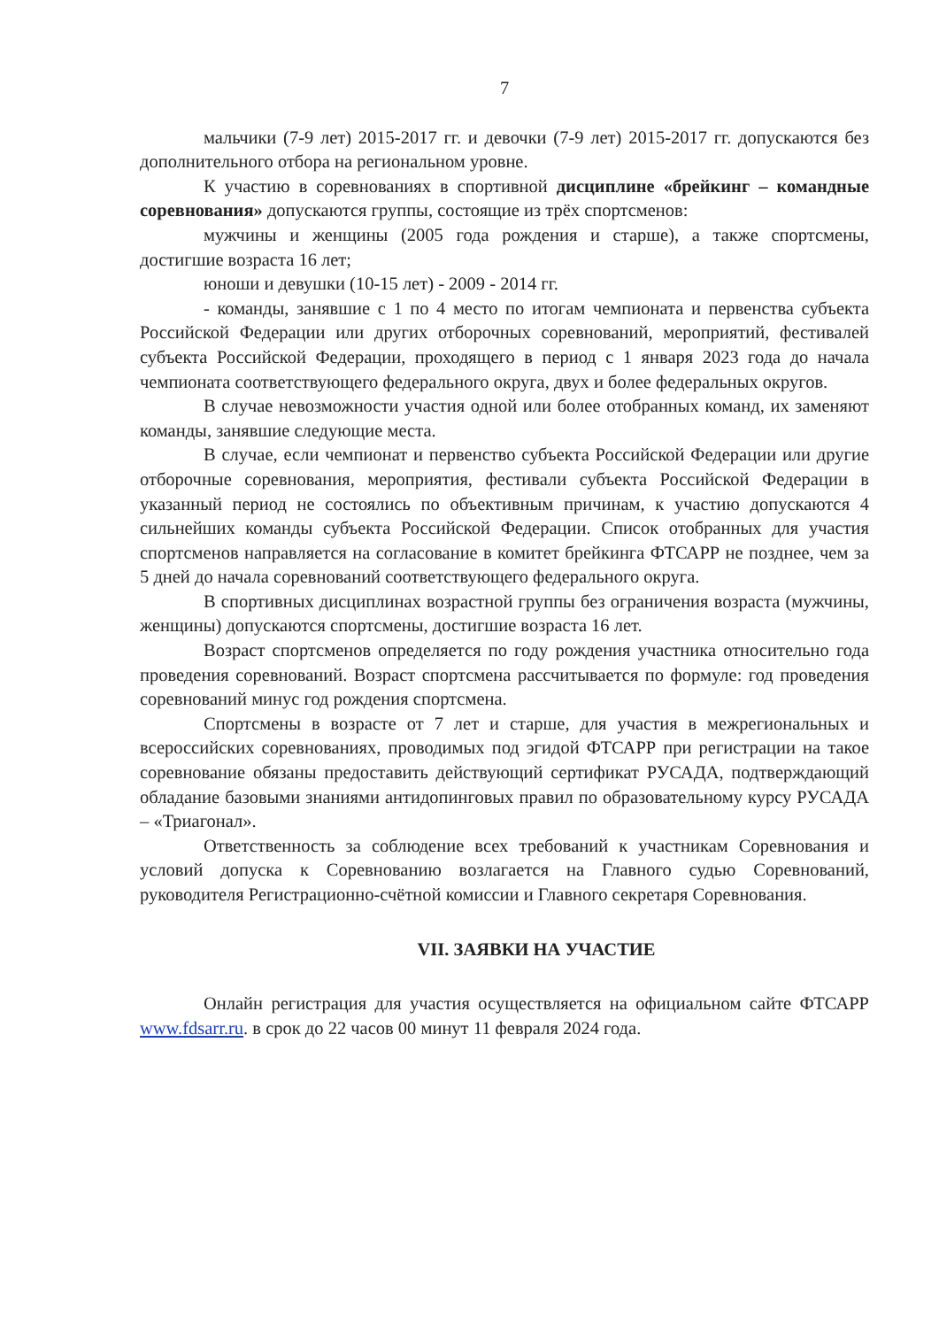7
мальчики (7-9 лет) 2015-2017 гг. и девочки (7-9 лет) 2015-2017 гг. допускаются без дополнительного отбора на региональном уровне.
К участию в соревнованиях в спортивной дисциплине «брейкинг – командные соревнования» допускаются группы, состоящие из трёх спортсменов:
мужчины и женщины (2005 года рождения и старше), а также спортсмены, достигшие возраста 16 лет;
юноши и девушки (10-15 лет) - 2009 - 2014 гг.
- команды, занявшие с 1 по 4 место по итогам чемпионата и первенства субъекта Российской Федерации или других отборочных соревнований, мероприятий, фестивалей субъекта Российской Федерации, проходящего в период с 1 января 2023 года до начала чемпионата соответствующего федерального округа, двух и более федеральных округов.
В случае невозможности участия одной или более отобранных команд, их заменяют команды, занявшие следующие места.
В случае, если чемпионат и первенство субъекта Российской Федерации или другие отборочные соревнования, мероприятия, фестивали субъекта Российской Федерации в указанный период не состоялись по объективным причинам, к участию допускаются 4 сильнейших команды субъекта Российской Федерации. Список отобранных для участия спортсменов направляется на согласование в комитет брейкинга ФТСАРР не позднее, чем за 5 дней до начала соревнований соответствующего федерального округа.
В спортивных дисциплинах возрастной группы без ограничения возраста (мужчины, женщины) допускаются спортсмены, достигшие возраста 16 лет.
Возраст спортсменов определяется по году рождения участника относительно года проведения соревнований. Возраст спортсмена рассчитывается по формуле: год проведения соревнований минус год рождения спортсмена.
Спортсмены в возрасте от 7 лет и старше, для участия в межрегиональных и всероссийских соревнованиях, проводимых под эгидой ФТСАРР при регистрации на такое соревнование обязаны предоставить действующий сертификат РУСАДА, подтверждающий обладание базовыми знаниями антидопинговых правил по образовательному курсу РУСАДА – «Триагонал».
Ответственность за соблюдение всех требований к участникам Соревнования и условий допуска к Соревнованию возлагается на Главного судью Соревнований, руководителя Регистрационно-счётной комиссии и Главного секретаря Соревнования.
VII. ЗАЯВКИ НА УЧАСТИЕ
Онлайн регистрация для участия осуществляется на официальном сайте ФТСАРР www.fdsarr.ru. в срок до 22 часов 00 минут 11 февраля 2024 года.